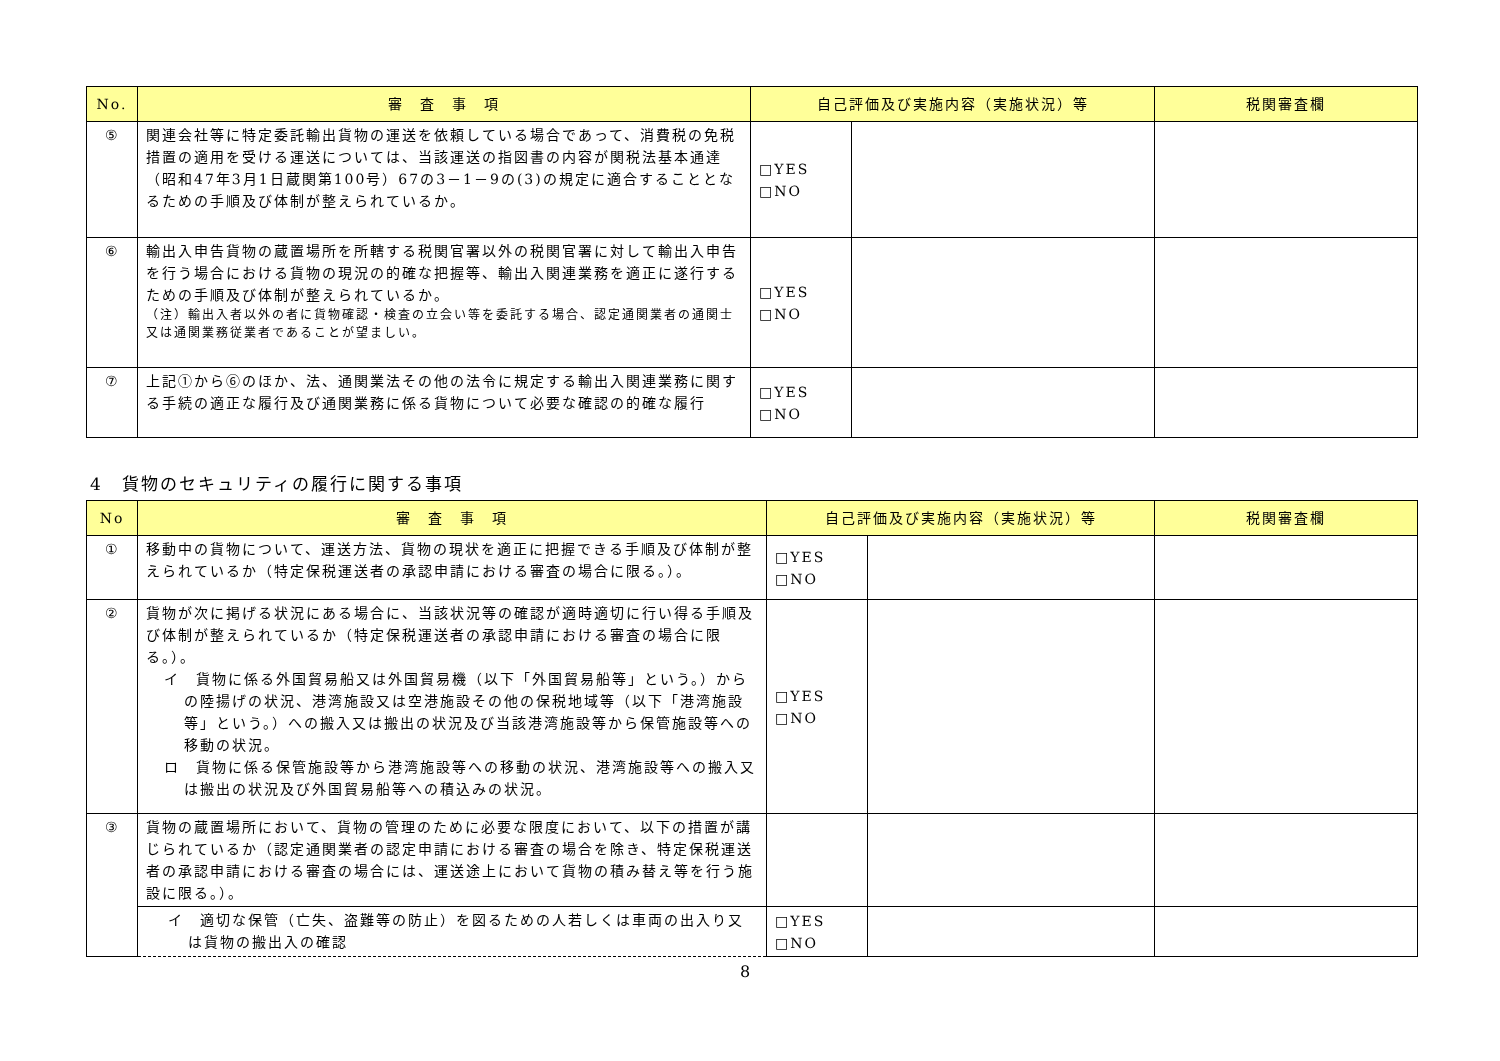| No. | 審 査 事 項 | 自己評価及び実施内容（実施状況）等 | | 税関審査欄 |
| --- | --- | --- | --- | --- |
| ⑤ | 関連会社等に特定委託輸出貨物の運送を依頼している場合であって、消費税の免税措置の適用を受ける運送については、当該運送の指図書の内容が関税法基本通達（昭和47年3月1日蔵関第100号）67の3－1－9の(3)の規定に適合することとなるための手順及び体制が整えられているか。 | □YES □NO | | |
| ⑥ | 輸出入申告貨物の蔵置場所を所轄する税関官署以外の税関官署に対して輸出入申告を行う場合における貨物の現況の的確な把握等、輸出入関連業務を適正に遂行するための手順及び体制が整えられているか。 （注）輸出入者以外の者に貨物確認・検査の立会い等を委託する場合、認定通関業者の通関士又は通関業務従業者であることが望ましい。 | □YES □NO | | |
| ⑦ | 上記①から⑥のほか、法、通関業法その他の法令に規定する輸出入関連業務に関する手続の適正な履行及び通関業務に係る貨物について必要な確認の的確な履行 | □YES □NO | | |
4　貨物のセキュリティの履行に関する事項
| No | 審 査 事 項 | 自己評価及び実施内容（実施状況）等 | | 税関審査欄 |
| --- | --- | --- | --- | --- |
| ① | 移動中の貨物について、運送方法、貨物の現状を適正に把握できる手順及び体制が整えられているか（特定保税運送者の承認申請における審査の場合に限る。）。 | □YES □NO | | |
| ② | 貨物が次に掲げる状況にある場合に、当該状況等の確認が適時適切に行い得る手順及び体制が整えられているか（特定保税運送者の承認申請における審査の場合に限る。）。 イ 貨物に係る外国貿易船又は外国貿易機（以下「外国貿易船等」という。）からの陸揚げの状況、港湾施設又は空港施設その他の保税地域等（以下「港湾施設等」という。）への搬入又は搬出の状況及び当該港湾施設等から保管施設等への移動の状況。 ロ 貨物に係る保管施設等から港湾施設等への移動の状況、港湾施設等への搬入又は搬出の状況及び外国貿易船等への積込みの状況。 | □YES □NO | | |
| ③ | 貨物の蔵置場所において、貨物の管理のために必要な限度において、以下の措置が講じられているか（認定通関業者の認定申請における審査の場合を除き、特定保税運送者の承認申請における審査の場合には、運送途上において貨物の積み替え等を行う施設に限る。）。 | | | |
| | イ 適切な保管（亡失、盗難等の防止）を図るための人若しくは車両の出入り又は貨物の搬出入の確認 | □YES □NO | | |
8